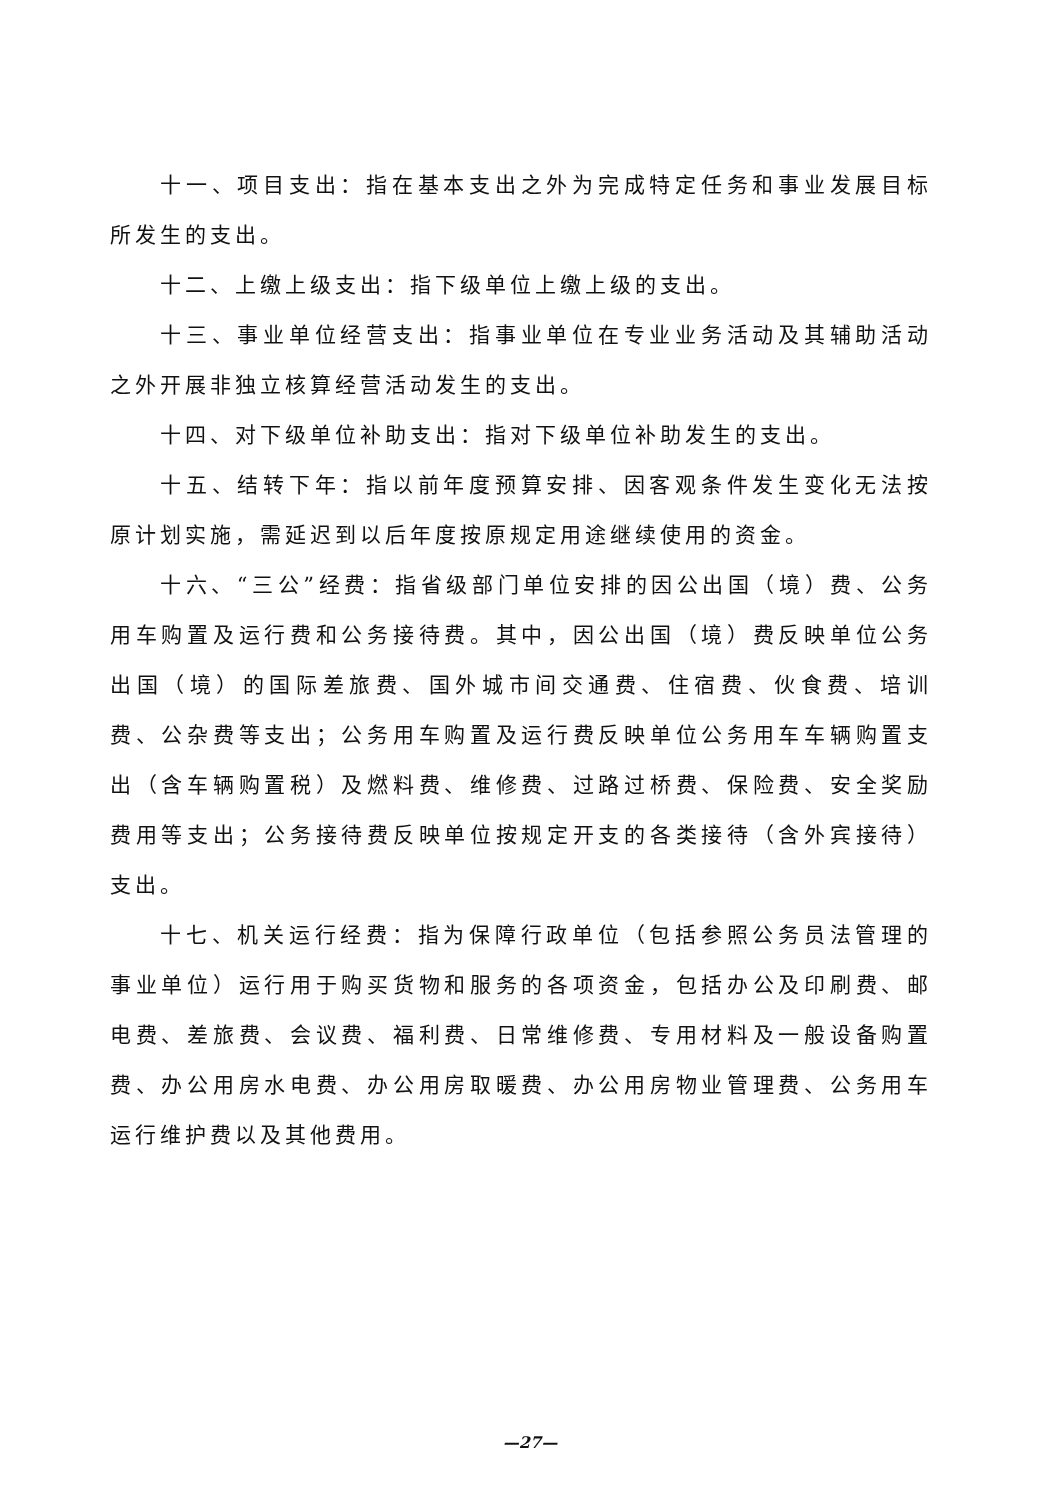十一、项目支出：指在基本支出之外为完成特定任务和事业发展目标所发生的支出。
十二、上缴上级支出：指下级单位上缴上级的支出。
十三、事业单位经营支出：指事业单位在专业业务活动及其辅助活动之外开展非独立核算经营活动发生的支出。
十四、对下级单位补助支出：指对下级单位补助发生的支出。
十五、结转下年：指以前年度预算安排、因客观条件发生变化无法按原计划实施，需延迟到以后年度按原规定用途继续使用的资金。
十六、“三公”经费：指省级部门单位安排的因公出国（境）费、公务用车购置及运行费和公务接待费。其中，因公出国（境）费反映单位公务出国（境）的国际差旅费、国外城市间交通费、住宿费、伙食费、培训费、公杂费等支出；公务用车购置及运行费反映单位公务用车车辆购置支出（含车辆购置税）及燃料费、维修费、过路过桥费、保险费、安全奖励费用等支出；公务接待费反映单位按规定开支的各类接待（含外宾接待）支出。
十七、机关运行经费：指为保障行政单位（包括参照公务员法管理的事业单位）运行用于购买货物和服务的各项资金，包括办公及印刷费、邮电费、差旅费、会议费、福利费、日常维修费、专用材料及一般设备购置费、办公用房水电费、办公用房取暖费、办公用房物业管理费、公务用车运行维护费以及其他费用。
—27—